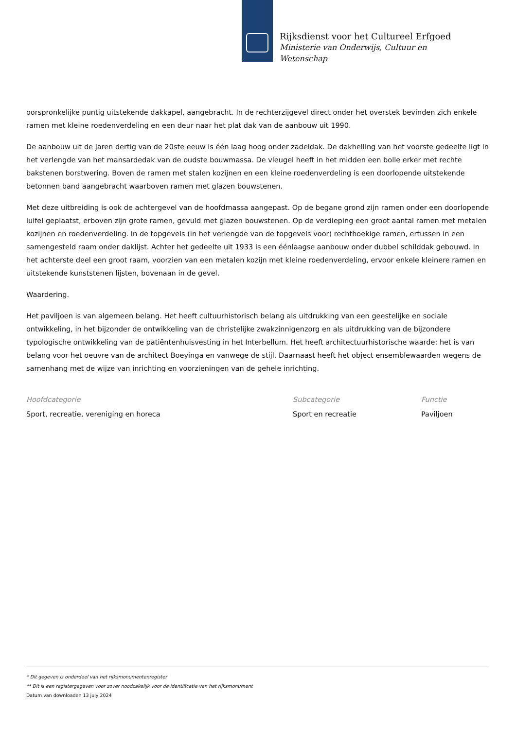Rijksdienst voor het Cultureel Erfgoed
Ministerie van Onderwijs, Cultuur en
Wetenschap
oorspronkelijke puntig uitstekende dakkapel, aangebracht. In de rechterzijgevel direct onder het overstek bevinden zich enkele ramen met kleine roedenverdeling en een deur naar het plat dak van de aanbouw uit 1990.
De aanbouw uit de jaren dertig van de 20ste eeuw is één laag hoog onder zadeldak. De dakhelling van het voorste gedeelte ligt in het verlengde van het mansardedak van de oudste bouwmassa. De vleugel heeft in het midden een bolle erker met rechte bakstenen borstwering. Boven de ramen met stalen kozijnen en een kleine roedenverdeling is een doorlopende uitstekende betonnen band aangebracht waarboven ramen met glazen bouwstenen.
Met deze uitbreiding is ook de achtergevel van de hoofdmassa aangepast. Op de begane grond zijn ramen onder een doorlopende luifel geplaatst, erboven zijn grote ramen, gevuld met glazen bouwstenen. Op de verdieping een groot aantal ramen met metalen kozijnen en roedenverdeling. In de topgevels (in het verlengde van de topgevels voor) rechthoekige ramen, ertussen in een samengesteld raam onder daklijst. Achter het gedeelte uit 1933 is een éénlaagse aanbouw onder dubbel schilddak gebouwd. In het achterste deel een groot raam, voorzien van een metalen kozijn met kleine roedenverdeling, ervoor enkele kleinere ramen en uitstekende kunststenen lijsten, bovenaan in de gevel.
Waardering.
Het paviljoen is van algemeen belang. Het heeft cultuurhistorisch belang als uitdrukking van een geestelijke en sociale ontwikkeling, in het bijzonder de ontwikkeling van de christelijke zwakzinnigenzorg en als uitdrukking van de bijzondere typologische ontwikkeling van de patiëntenhuisvesting in het Interbellum. Het heeft architectuurhistorische waarde: het is van belang voor het oeuvre van de architect Boeyinga en vanwege de stijl. Daarnaast heeft het object ensemblewaarden wegens de samenhang met de wijze van inrichting en voorzieningen van de gehele inrichting.
Hoofdcategorie
Sport, recreatie, vereniging en horeca
Subcategorie
Sport en recreatie
Functie
Paviljoen
* Dit gegeven is onderdeel van het rijksmonumentenregister
** Dit is een registergegeven voor zover noodzakelijk voor de identificatie van het rijksmonument
Datum van downloaden 13 july 2024